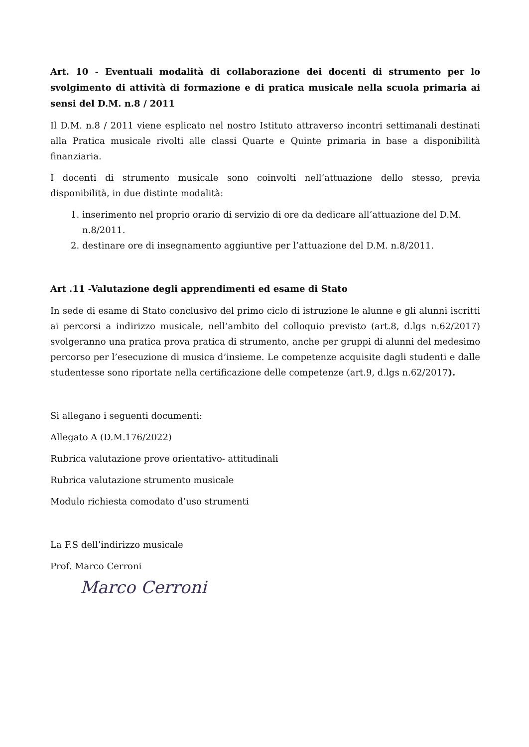Art. 10 - Eventuali modalità di collaborazione dei docenti di strumento per lo svolgimento di attività di formazione e di pratica musicale nella scuola primaria ai sensi del D.M. n.8 / 2011
Il D.M. n.8 / 2011 viene esplicato nel nostro Istituto attraverso incontri settimanali destinati alla Pratica musicale rivolti alle classi Quarte e Quinte primaria in base a disponibilità finanziaria.
I docenti di strumento musicale sono coinvolti nell’attuazione dello stesso, previa disponibilità, in due distinte modalità:
1. inserimento nel proprio orario di servizio di ore da dedicare all’attuazione del D.M. n.8/2011.
2. destinare ore di insegnamento aggiuntive per l’attuazione del D.M. n.8/2011.
Art .11 -Valutazione degli apprendimenti ed esame di Stato
In sede di esame di Stato conclusivo del primo ciclo di istruzione le alunne e gli alunni iscritti ai percorsi a indirizzo musicale, nell’ambito del colloquio previsto (art.8, d.lgs n.62/2017) svolgeranno una pratica prova pratica di strumento, anche per gruppi di alunni del medesimo percorso per l’esecuzione di musica d’insieme. Le competenze acquisite dagli studenti e dalle studentesse sono riportate nella certificazione delle competenze (art.9, d.lgs n.62/2017).
Si allegano i seguenti documenti:
Allegato A (D.M.176/2022)
Rubrica valutazione prove orientativo- attitudinali
Rubrica valutazione strumento musicale
Modulo richiesta comodato d’uso strumenti
La F.S dell’indirizzo musicale
Prof. Marco Cerroni
Marco Cerroni